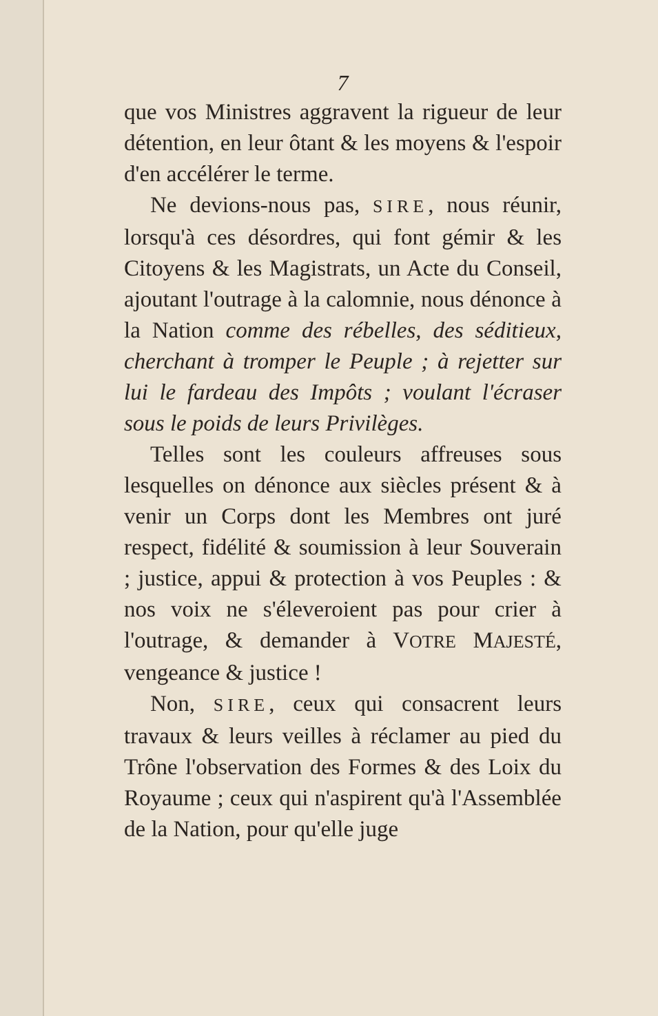7
que vos Ministres aggravent la rigueur de leur détention, en leur ôtant & les moyens & l'espoir d'en accélérer le terme.
Ne devions-nous pas, SIRE, nous réunir, lorsqu'à ces désordres, qui font gémir & les Citoyens & les Magistrats, un Acte du Conseil, ajoutant l'outrage à la calomnie, nous dénonce à la Nation comme des rébelles, des séditieux, cherchant à tromper le Peuple ; à rejetter sur lui le fardeau des Impôts ; voulant l'écraser sous le poids de leurs Privilèges.
Telles sont les couleurs affreuses sous lesquelles on dénonce aux siècles présent & à venir un Corps dont les Membres ont juré respect, fidélité & soumission à leur Souverain ; justice, appui & protection à vos Peuples : & nos voix ne s'éleveroient pas pour crier à l'outrage, & demander à VOTRE MAJESTÉ, vengeance & justice !
Non, SIRE, ceux qui consacrent leurs travaux & leurs veilles à réclamer au pied du Trône l'observation des Formes & des Loix du Royaume ; ceux qui n'aspirent qu'à l'Assemblée de la Nation, pour qu'elle juge